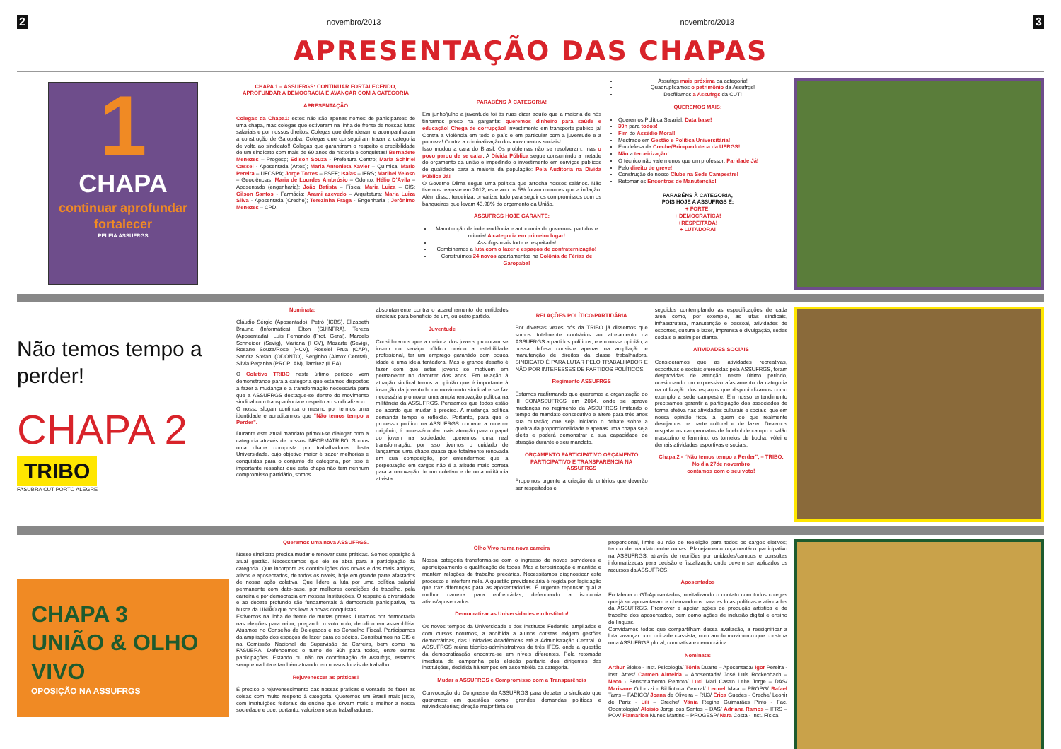2 novembro/2013 novembro/2013 3
APRESENTAÇÃO DAS CHAPAS
1
CHAPA
continuar aprofundar fortalecer
PELEIA ASSUFRGS
CHAPA 1 – ASSUFRGS: CONTINUAR FORTALECENDO, APROFUNDAR A DEMOCRACIA E AVANÇAR COM A CATEGORIA
APRESENTAÇÃO
Colegas da Chapa1: estes não são apenas nomes de participantes de uma chapa, mas colegas que estiveram na linha de frente de nossas lutas salariais e por nossos direitos. Colegas que defenderam e acompanharam a construção de Garopaba. Colegas que conseguiram trazer a categoria de volta ao sindicato!! Colegas que garantiram o respeito e credibilidade de um sindicato com mais de 60 anos de história e conquistas! Bernadete Menezes – Progesp; Edison Souza - Prefeitura Centro; Maria Schirlei Cassel - Aposentada (Artes); Maria Antonieta Xavier – Química; Mario Pereira – UFCSPA; Jorge Torres – ESEF; Isaías – IFRS; Maribel Veloso – Geociências; Maria de Lourdes Ambrósio – Odonto; Hélio D’Ávila – Aposentado (engenharia); João Batista – Física; Maria Luiza – CIS; Gilson Santos - Farmácia; Arami azevedo – Arquitetura; Maria Luiza Silva - Aposentada (Creche); Terezinha Fraga - Engenharia ; Jerônimo Menezes – CPD.
PARABÉNS À CATEGORIA!
Em junho/julho a juventude foi às ruas dizer aquilo que a maioria de nós tínhamos preso na garganta: queremos dinheiro para saúde e educação! Chega de corrupção! Investimento em transporte público já! Contra a violência em todo o país e em particular com a juventude e a pobreza! Contra a criminalização dos movimentos sociais!
Isso mudou a cara do Brasil. Os problemas não se resolveram, mas o povo parou de se calar. A Dívida Pública segue consumindo a metade do orçamento da união e impedindo o investimento em serviços públicos de qualidade para a maioria da população: Pela Auditoria na Dívida Pública Já!
O Governo Dilma segue uma política que arrocha nossos salários. Não tivemos reajuste em 2012, este ano os 5% foram menores que a inflação. Além disso, terceiriza, privatiza, tudo para seguir os compromissos com os banqueiros que levam 43,98% do orçamento da União.
ASSUFRGS HOJE GARANTE:
Manutenção da independência e autonomia de governos, partidos e reitoria! A categoria em primeiro lugar!
Assufrgs mais forte e respeitada!
Combinamos a luta com o lazer e espaços de confraternização!
Construímos 24 novos apartamentos na Colônia de Férias de Garopaba!
Assufrgs mais próxima da categoria!
Quadruplicamos o patrimônio da Assufrgs!
Desfiliamos a Assufrgs da CUT!
QUEREMOS MAIS:
Queremos Política Salarial, Data base!
30h para todos!
Fim do Assédio Moral!
Mestrado em Gestão e Política Universitária!
Em defesa da Creche/Brinquedoteca da UFRGS!
Não a terceirização!
O técnico não vale menos que um professor: Paridade Já!
Pelo direito de greve!
Construção de nosso Clube na Sede Campestre!
Retomar os Encontros de Manutenção!
PARABÉNS À CATEGORIA,
POIS HOJE A ASSUFRGS É:
+ FORTE!
+ DEMOCRÁTICA!
+RESPEITADA!
+ LUTADORA!
Não temos tempo a perder!
CHAPA 2
TRIBO
FASUBRA CUT PORTO ALEGRE
Nominata:
Cláudio Sérgio (Aposentado), Petró (ICBS), Elizabeth Brauna (Informática), Elton (SUINFRA), Tereza (Aposentada), Luís Fernando (Prot. Geral), Marcelo Schneider (Sevig), Mariana (HCV), Mozarte (Sevig), Rosane Souza/Rose (HCV), Roselei Prua (CAP), Sandra Stefani (ODONTO), Serginho (Almox Central), Silvia Peçanha (PROPLAN), Tamirez (ILEA).
O Coletivo TRIBO neste último período vem demonstrando para a categoria que estamos dispostos a fazer a mudança e a transformação necessária para que a ASSUFRGS destaque-se dentro do movimento sindical com transparência e respeito ao sindicalizado.
O nosso slogan continua o mesmo por termos uma identidade e acreditarmos que “Não temos tempo a Perder”.
Durante este atual mandato primou-se dialogar com a categoria através de nossos INFORMATRIBO. Somos uma chapa composta por trabalhadores desta Universidade, cujo objetivo maior é trazer melhorias e conquistas para o conjunto da categoria, por isso é importante ressaltar que esta chapa não tem nenhum compromisso partidário, somos
absolutamente contra o aparelhamento de entidades sindicais para benefício de um, ou outro partido.
Juventude
Consideramos que a maioria dos jovens procuram se inserir no serviço público devido a estabilidade profissional, ter um emprego garantido com pouca idade é uma ideia tentadora. Mas o grande desafio é fazer com que estes jovens se motivem em permanecer no decorrer dos anos. Em relação à atuação sindical temos a opinião que é importante à inserção da juventude no movimento sindical e se faz necessária promover uma ampla renovação política na militância da ASSUFRGS. Pensamos que todos estão de acordo que mudar é preciso. A mudança política demanda tempo e reflexão. Portanto, para que o processo político na ASSUFRGS comece a receber oxigênio, é necessário dar mais atenção para o papel do jovem na sociedade, queremos uma real transformação, por isso tivemos o cuidado de lançarmos uma chapa quase que totalmente renovada em sua composição, por entendermos que a perpetuação em cargos não é a atitude mais correta para a renovação de um coletivo e de uma militância ativista.
RELAÇÕES POLÍTICO-PARTIDÁRIA
Por diversas vezes nós da TRIBO já dissemos que somos totalmente contrários ao atrelamento da ASSUFRGS a partidos políticos, e em nossa opinião, a nossa defesa consiste apenas na ampliação e manutenção de direitos da classe trabalhadora. SINDICATO É PARA LUTAR PELO TRABALHADOR E NÃO POR INTERESSES DE PARTIDOS POLÍTICOS.
Regimento ASSUFRGS
Estamos reafirmando que queremos a organização do III CONASSUFRGS em 2014, onde se aprove mudanças no regimento da ASSUFRGS limitando o tempo de mandato consecutivo e altere para três anos sua duração; que seja iniciado o debate sobre a quebra da proporcionalidade e apenas uma chapa seja eleita e poderá demonstrar a sua capacidade de atuação durante o seu mandato.
ORÇAMENTO PARTICIPATIVO ORÇAMENTO PARTICIPATIVO E TRANSPARÊNCIA NA ASSUFRGS
Propomos urgente a criação de critérios que deverão ser respeitados e
seguidos contemplando as especificações de cada área como, por exemplo, as lutas sindicais, infraestrutura, manutenção e pessoal, atividades de esportes, cultura e lazer, imprensa e divulgação, sedes sociais e assim por diante.
ATIVIDADES SOCIAIS
Consideramos que as atividades recreativas, esportivas e sociais oferecidas pela ASSUFRGS, foram desprovidas de atenção neste último período, ocasionando um expressivo afastamento da categoria na utilização dos espaços que disponibilizamos como exemplo a sede campestre. Em nosso entendimento precisamos garantir a participação dos associados de forma efetiva nas atividades culturais e sociais, que em nossa opinião ficou a quem do que realmente desejamos na parte cultural e de lazer. Devemos resgatar os campeonatos de futebol de campo e salão masculino e feminino, os torneios de bocha, vôlei e demais atividades esportivas e sociais.
Chapa 2 - “Não temos tempo a Perder”, – TRIBO.
No dia 27de novembro
contamos com o seu voto!
CHAPA 3
UNIÃO & OLHO VIVO
OPOSIÇÃO NA ASSUFRGS
Queremos uma nova ASSUFRGS.
Nosso sindicato precisa mudar e renovar suas práticas. Somos oposição à atual gestão. Necessitamos que ele se abra para a participação da categoria. Que incorpore as contribuições dos novos e dos mais antigos, ativos e aposentados, de todos os níveis, hoje em grande parte afastados de nossa ação coletiva. Que lidere a luta por uma política salarial permanente com data-base, por melhores condições de trabalho, pela carreira e por democracia em nossas Instituições. O respeito à diversidade e ao debate profundo são fundamentais à democracia participativa, na busca da UNIÃO que nos leve a novas conquistas.
Estivemos na linha de frente de muitas greves. Lutamos por democracia nas eleições para reitor, pregando o voto nulo, decidido em assembléia. Atuamos no Conselho de Delegados e no Conselho Fiscal. Participamos da ampliação dos espaços de lazer para os sócios. Contribuímos na CIS e na Comissão Nacional de Supervisão da Carreira, bem como na FASUBRA. Defendemos o turno de 30h para todos, entre outras participações. Estando ou não na coordenação da Assufrgs, estamos sempre na luta e também atuando em nossos locais de trabalho.
Rejuvenescer as práticas!
É preciso o rejuvenescimento das nossas práticas e vontade de fazer as coisas com muito respeito à categoria. Queremos um Brasil mais justo, com instituições federais de ensino que sirvam mais e melhor a nossa sociedade e que, portanto, valorizem seus trabalhadores.
Olho Vivo numa nova carreira
Nossa categoria transforma-se com o ingresso de novos servidores e aperfeiçoamento e qualificação de todos. Mas a terceirização é mantida e mantém relações de trabalho precárias. Necessitamos diagnosticar este processo e interferir nele. A questão previdenciária é regida por legislação que traz diferenças para as aposentadorias. É urgente repensar qual a melhor carreira para enfrentá-las, defendendo a isonomia ativos/aposentados.
Democratizar as Universidades e o Instituto!
Os novos tempos da Universidade e dos Institutos Federais, ampliados e com cursos noturnos, a acolhida a alunos cotistas exigem gestões democráticas, das Unidades Acadêmicas até a Administração Central. A ASSUFRGS reúne técnico-administrativos de três IFES, onde a questão da democratização encontra-se em níveis diferentes. Pela retomada imediata da campanha pela eleição paritária dos dirigentes das instituições, decidida há tempos em assembléia da categoria.
Mudar a ASSUFRGS e Compromisso com a Transparência
Convocação do Congresso da ASSUFRGS para debater o sindicato que queremos; em questões como: grandes demandas políticas e reivindicatórias; direção majoritária ou
proporcional, limite ou não de reeleição para todos os cargos eletivos; tempo de mandato entre outras. Planejamento orçamentário participativo na ASSUFRGS, através de reuniões por unidades/campus e consultas informatizadas para decisão e fiscalização onde devem ser aplicados os recursos da ASSUFRGS.
Aposentados
Fortalecer o GT-Aposentados, revitalizando o contato com todos colegas que já se aposentaram e chamando-os para as lutas políticas e atividades da ASSUFRGS. Promover e apoiar ações de produção artística e de trabalho dos aposentados, bem como ações de inclusão digital e ensino de línguas.
Convidamos todos que compartilham dessa avaliação, a ressignificar a luta, avançar com unidade classista, num amplo movimento que construa uma ASSUFRGS plural, combativa e democrática.
Nominata:
Arthur Bloise - Inst. Psicologia/ Tônia Duarte – Aposentada/ Igor Pereira - Inst. Artes/ Carmen Almeida – Aposentada/ José Luís Rockenbach – Neco - Sensoriamento Remoto/ Luci Mari Castro Leite Jorge – DAS/ Marisane Odorizzi - Biblioteca Central/ Leonel Maia – PROPG/ Rafael Tams – FABICO/ Joana de Oliveira – RU3/ Érica Guedes - Creche/ Leonir de Pariz - Lili – Creche/ Vânia Regina Guimarães Pinto - Fac. Odontologia/ Aloisio Jorge dos Santos – DAS/ Adriana Ramos – IFRS – POA/ Flamarion Nunes Martins – PROGESP/ Nara Costa - Inst. Física.